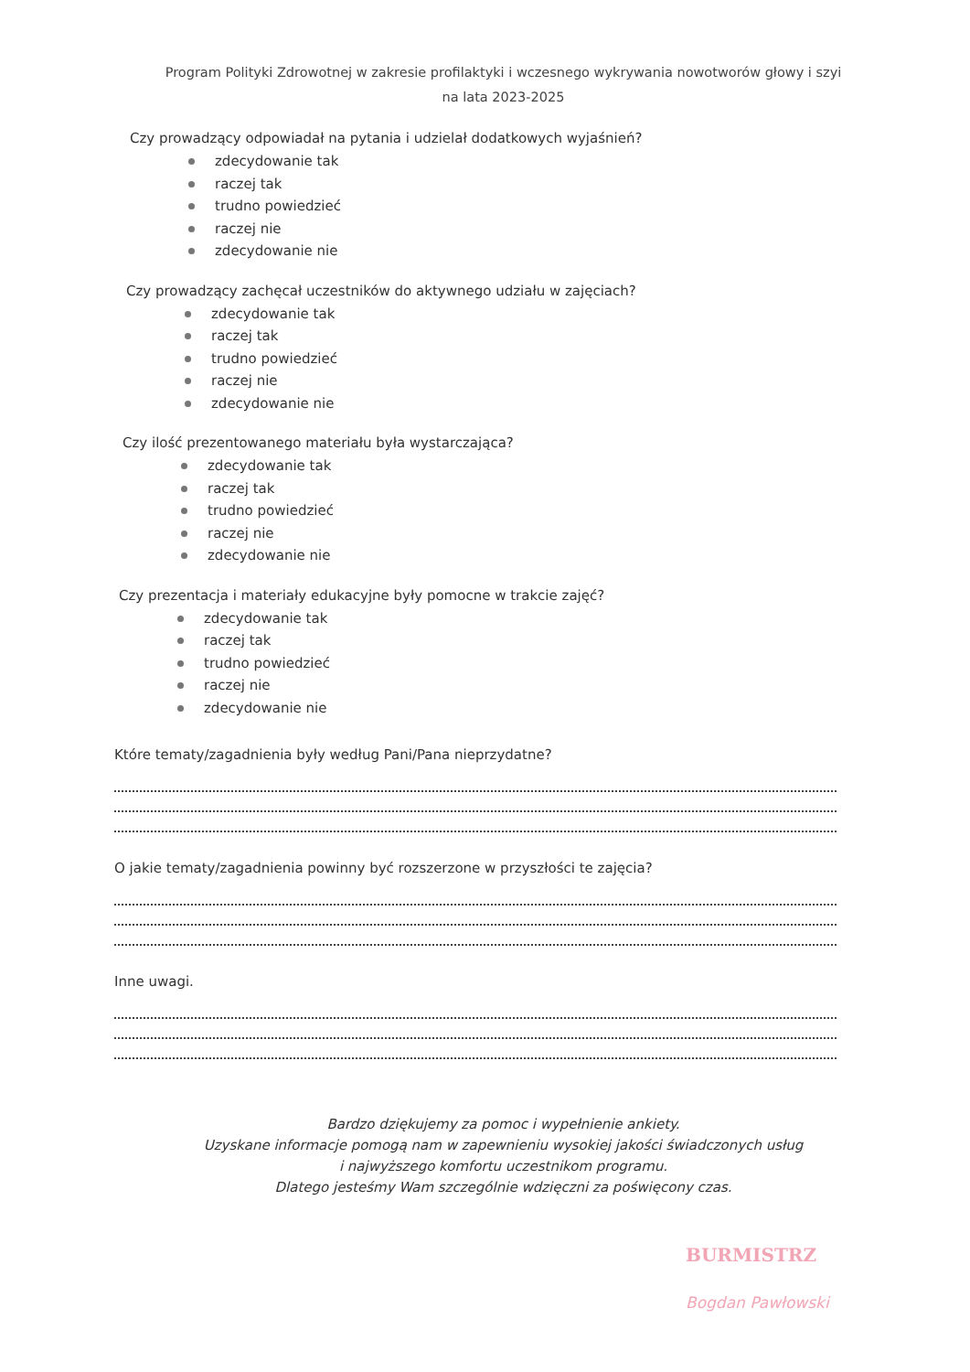Program Polityki Zdrowotnej w zakresie profilaktyki i wczesnego wykrywania nowotworów głowy i szyi
na lata 2023-2025
Czy prowadzący odpowiadał na pytania i udzielał dodatkowych wyjaśnień?
zdecydowanie tak
raczej tak
trudno powiedzieć
raczej nie
zdecydowanie nie
Czy prowadzący zachęcał uczestników do aktywnego udziału w zajęciach?
zdecydowanie tak
raczej tak
trudno powiedzieć
raczej nie
zdecydowanie nie
Czy ilość prezentowanego materiału była wystarczająca?
zdecydowanie tak
raczej tak
trudno powiedzieć
raczej nie
zdecydowanie nie
Czy prezentacja i materiały edukacyjne były pomocne w trakcie zajęć?
zdecydowanie tak
raczej tak
trudno powiedzieć
raczej nie
zdecydowanie nie
Które tematy/zagadnienia były według Pani/Pana nieprzydatne?
O jakie tematy/zagadnienia powinny być rozszerzone w przyszłości te zajęcia?
Inne uwagi.
Bardzo dziękujemy za pomoc i wypełnienie ankiety.
Uzyskane informacje pomogą nam w zapewnieniu wysokiej jakości świadczonych usług
i najwyższego komfortu uczestnikom programu.
Dlatego jesteśmy Wam szczególnie wdzięczni za poświęcony czas.
BURMISTRZ
Bogdan Pawłowski